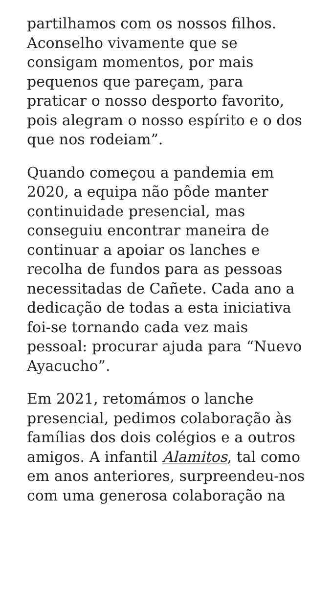partilhamos com os nossos filhos. Aconselho vivamente que se consigam momentos, por mais pequenos que pareçam, para praticar o nosso desporto favorito, pois alegram o nosso espírito e o dos que nos rodeiam”.
Quando começou a pandemia em 2020, a equipa não pôde manter continuidade presencial, mas conseguiu encontrar maneira de continuar a apoiar os lanches e recolha de fundos para as pessoas necessitadas de Cañete. Cada ano a dedicação de todas a esta iniciativa foi-se tornando cada vez mais pessoal: procurar ajuda para “Nuevo Ayacucho”.
Em 2021, retomámos o lanche presencial, pedimos colaboração às famílias dos dois colégios e a outros amigos. A infantil Alamitos, tal como em anos anteriores, surpreendeu-nos com uma generosa colaboração na